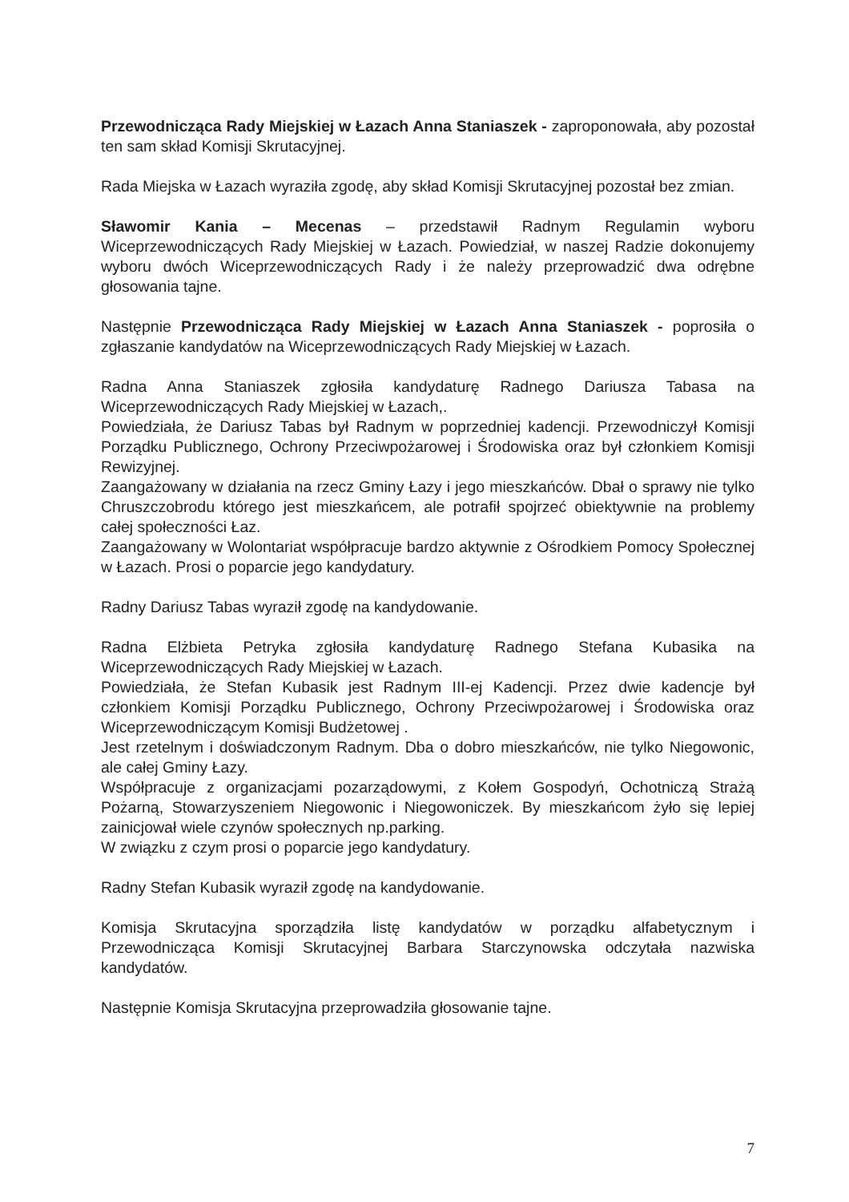Przewodnicząca Rady Miejskiej w Łazach Anna Staniaszek - zaproponowała, aby pozostał ten sam skład Komisji Skrutacyjnej.
Rada Miejska w Łazach wyraziła zgodę, aby skład Komisji Skrutacyjnej pozostał bez zmian.
Sławomir Kania – Mecenas – przedstawił Radnym Regulamin wyboru Wiceprzewodniczących Rady Miejskiej w Łazach. Powiedział, w naszej Radzie dokonujemy wyboru dwóch Wiceprzewodniczących Rady i że należy przeprowadzić dwa odrębne głosowania tajne.
Następnie Przewodnicząca Rady Miejskiej w Łazach Anna Staniaszek - poprosiła o zgłaszanie kandydatów na Wiceprzewodniczących Rady Miejskiej w Łazach.
Radna Anna Staniaszek zgłosiła kandydaturę Radnego Dariusza Tabasa na Wiceprzewodniczących Rady Miejskiej w Łazach,.
Powiedziała, że Dariusz Tabas był Radnym w poprzedniej kadencji. Przewodniczył Komisji Porządku Publicznego, Ochrony Przeciwpożarowej i Środowiska oraz był członkiem Komisji Rewizyjnej.
Zaangażowany w działania na rzecz Gminy Łazy i jego mieszkańców. Dbał o sprawy nie tylko Chruszczobrodu którego jest mieszkańcem, ale potrafił spojrzeć obiektywnie na problemy całej społeczności Łaz.
Zaangażowany w Wolontariat współpracuje bardzo aktywnie z Ośrodkiem Pomocy Społecznej w Łazach. Prosi o poparcie jego kandydatury.
Radny Dariusz Tabas wyraził zgodę na kandydowanie.
Radna Elżbieta Petryka zgłosiła kandydaturę Radnego Stefana Kubasika na Wiceprzewodniczących Rady Miejskiej w Łazach.
Powiedziała, że Stefan Kubasik jest Radnym III-ej Kadencji. Przez dwie kadencje był członkiem Komisji Porządku Publicznego, Ochrony Przeciwpożarowej i Środowiska oraz Wiceprzewodniczącym Komisji Budżetowej .
Jest rzetelnym i doświadczonym Radnym. Dba o dobro mieszkańców, nie tylko Niegowonic, ale całej Gminy Łazy.
Współpracuje z organizacjami pozarządowymi, z Kołem Gospodyń, Ochotniczą Strażą Pożarną, Stowarzyszeniem Niegowonic i Niegowoniczek. By mieszkańcom żyło się lepiej zainicjował wiele czynów społecznych np.parking.
W związku z czym prosi o poparcie jego kandydatury.
Radny Stefan Kubasik wyraził zgodę na kandydowanie.
Komisja Skrutacyjna sporządziła listę kandydatów w porządku alfabetycznym i Przewodnicząca Komisji Skrutacyjnej Barbara Starczynowska odczytała nazwiska kandydatów.
Następnie Komisja Skrutacyjna przeprowadziła głosowanie tajne.
7